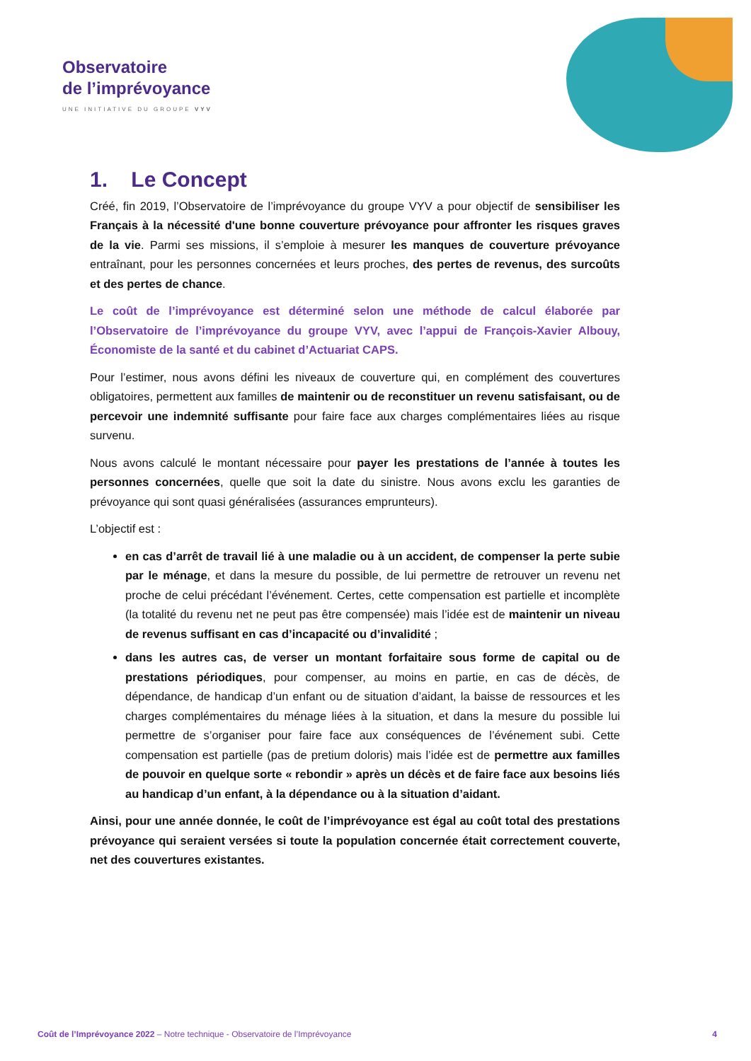Observatoire
de l’imprévoyance
UNE INITIATIVE DU GROUPE VYV
1. Le Concept
Créé, fin 2019, l’Observatoire de l’imprévoyance du groupe VYV a pour objectif de sensibiliser les Français à la nécessité d'une bonne couverture prévoyance pour affronter les risques graves de la vie. Parmi ses missions, il s’emploie à mesurer les manques de couverture prévoyance entraînant, pour les personnes concernées et leurs proches, des pertes de revenus, des surcoûts et des pertes de chance.
Le coût de l’imprévoyance est déterminé selon une méthode de calcul élaborée par l’Observatoire de l’imprévoyance du groupe VYV, avec l’appui de François-Xavier Albouy, Économiste de la santé et du cabinet d’Actuariat CAPS.
Pour l’estimer, nous avons défini les niveaux de couverture qui, en complément des couvertures obligatoires, permettent aux familles de maintenir ou de reconstituer un revenu satisfaisant, ou de percevoir une indemnité suffisante pour faire face aux charges complémentaires liées au risque survenu.
Nous avons calculé le montant nécessaire pour payer les prestations de l’année à toutes les personnes concernées, quelle que soit la date du sinistre. Nous avons exclu les garanties de prévoyance qui sont quasi généralisées (assurances emprunteurs).
L’objectif est :
en cas d’arrêt de travail lié à une maladie ou à un accident, de compenser la perte subie par le ménage, et dans la mesure du possible, de lui permettre de retrouver un revenu net proche de celui précédant l’événement. Certes, cette compensation est partielle et incomplète (la totalité du revenu net ne peut pas être compensée) mais l’idée est de maintenir un niveau de revenus suffisant en cas d’incapacité ou d’invalidité ;
dans les autres cas, de verser un montant forfaitaire sous forme de capital ou de prestations périodiques, pour compenser, au moins en partie, en cas de décès, de dépendance, de handicap d’un enfant ou de situation d’aidant, la baisse de ressources et les charges complémentaires du ménage liées à la situation, et dans la mesure du possible lui permettre de s’organiser pour faire face aux conséquences de l’événement subi. Cette compensation est partielle (pas de pretium doloris) mais l’idée est de permettre aux familles de pouvoir en quelque sorte « rebondir » après un décès et de faire face aux besoins liés au handicap d’un enfant, à la dépendance ou à la situation d’aidant.
Ainsi, pour une année donnée, le coût de l’imprévoyance est égal au coût total des prestations prévoyance qui seraient versées si toute la population concernée était correctement couverte, net des couvertures existantes.
Coût de l’Imprévoyance 2022 – Notre technique - Observatoire de l’Imprévoyance 4